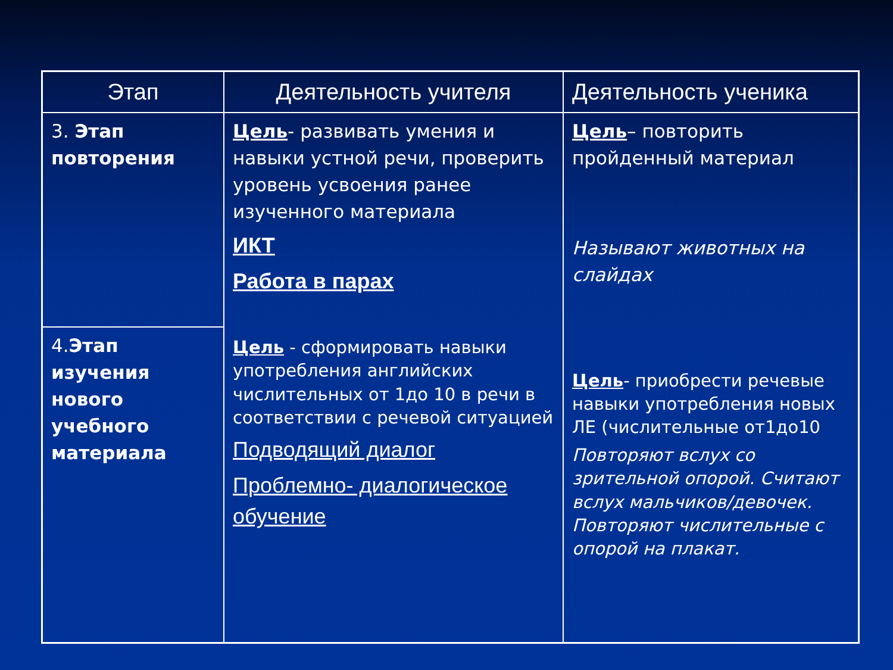| Этап | Деятельность учителя | Деятельность ученика |
| --- | --- | --- |
| 3. Этап повторения | Цель - развивать умения и навыки устной речи, проверить уровень усвоения ранее изученного материала ИКТ Работа в парах Цель - сформировать навыки употребления английских числительных от 1до 10 в речи в соответствии с речевой ситуацией Подводящий диалог Проблемно- диалогическое обучение | Цель – повторить пройденный материал Называют животных на слайдах Цель - приобрести речевые навыки употребления новых ЛЕ (числительные от1до10 Повторяют вслух со зрительной опорой. Считают вслух мальчиков/девочек. Повторяют числительные с опорой на плакат. |
| 4. Этап изучения нового учебного материала | | |